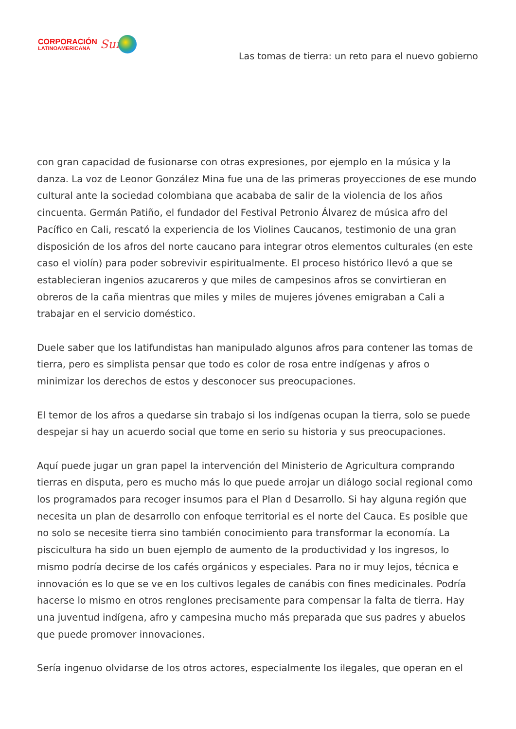CORPORACIÓN
LATINOAMERICANA
Sur
Las tomas de tierra: un reto para el nuevo gobierno
con gran capacidad de fusionarse con otras expresiones, por ejemplo en la música y la danza. La voz de Leonor González Mina fue una de las primeras proyecciones de ese mundo cultural ante la sociedad colombiana que acababa de salir de la violencia de los años cincuenta. Germán Patiño, el fundador del Festival Petronio Álvarez de música afro del Pacífico en Cali, rescató la experiencia de los Violines Caucanos, testimonio de una gran disposición de los afros del norte caucano para integrar otros elementos culturales (en este caso el violín) para poder sobrevivir espiritualmente. El proceso histórico llevó a que se establecieran ingenios azucareros y que miles de campesinos afros se convirtieran en obreros de la caña mientras que miles y miles de mujeres jóvenes emigraban a Cali a trabajar en el servicio doméstico.
Duele saber que los latifundistas han manipulado algunos afros para contener las tomas de tierra, pero es simplista pensar que todo es color de rosa entre indígenas y afros o minimizar los derechos de estos y desconocer sus preocupaciones.
El temor de los afros a quedarse sin trabajo si los indígenas ocupan la tierra, solo se puede despejar si hay un acuerdo social que tome en serio su historia y sus preocupaciones.
Aquí puede jugar un gran papel la intervención del Ministerio de Agricultura comprando tierras en disputa, pero es mucho más lo que puede arrojar un diálogo social regional como los programados para recoger insumos para el Plan d Desarrollo. Si hay alguna región que necesita un plan de desarrollo con enfoque territorial es el norte del Cauca. Es posible que no solo se necesite tierra sino también conocimiento para transformar la economía. La piscicultura ha sido un buen ejemplo de aumento de la productividad y los ingresos, lo mismo podría decirse de los cafés orgánicos y especiales. Para no ir muy lejos, técnica e innovación es lo que se ve en los cultivos legales de canábis con fines medicinales. Podría hacerse lo mismo en otros renglones precisamente para compensar la falta de tierra. Hay una juventud indígena, afro y campesina mucho más preparada que sus padres y abuelos que puede promover innovaciones.
Sería ingenuo olvidarse de los otros actores, especialmente los ilegales, que operan en el